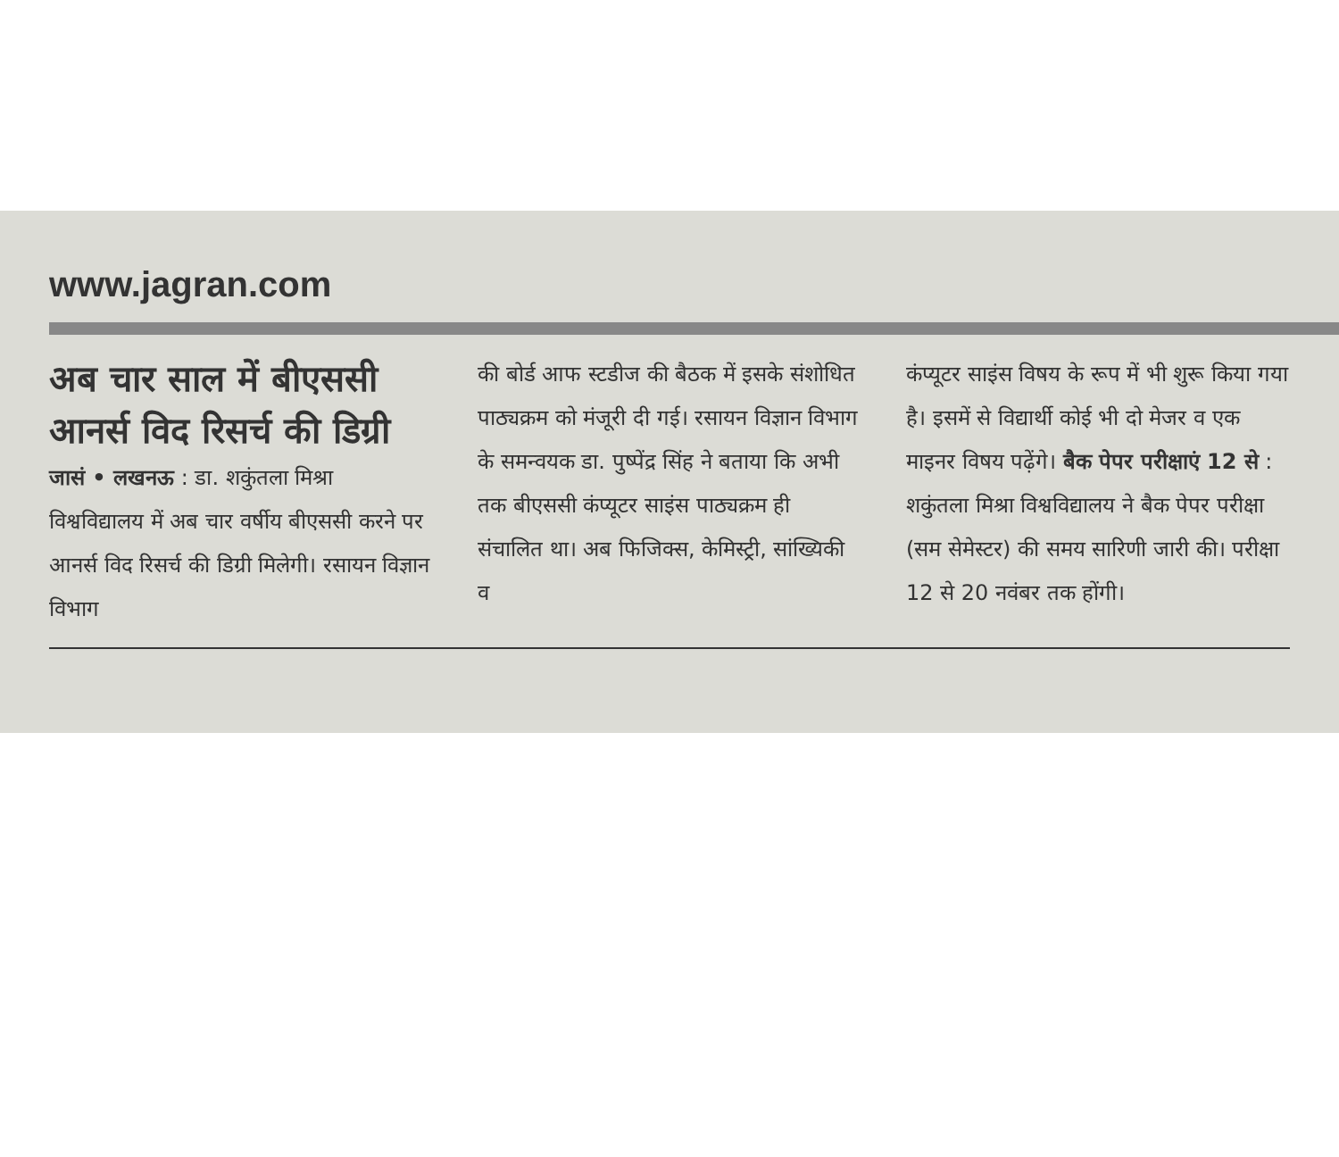www.jagran.com
अब चार साल में बीएससी आनर्स विद रिसर्च की डिग्री
जासं • लखनऊ : डा. शकुंतला मिश्रा विश्वविद्यालय में अब चार वर्षीय बीएससी करने पर आनर्स विद रिसर्च की डिग्री मिलेगी। रसायन विज्ञान विभाग
की बोर्ड आफ स्टडीज की बैठक में इसके संशोधित पाठ्यक्रम को मंजूरी दी गई। रसायन विज्ञान विभाग के समन्वयक डा. पुष्पेंद्र सिंह ने बताया कि अभी तक बीएससी कंप्यूटर साइंस पाठ्यक्रम ही संचालित था। अब फिजिक्स, केमिस्ट्री, सांख्यिकी व
कंप्यूटर साइंस विषय के रूप में भी शुरू किया गया है। इसमें से विद्यार्थी कोई भी दो मेजर व एक माइनर विषय पढ़ेंगे। बैक पेपर परीक्षाएं 12 से : शकुंतला मिश्रा विश्वविद्यालय ने बैक पेपर परीक्षा (सम सेमेस्टर) की समय सारिणी जारी की। परीक्षा 12 से 20 नवंबर तक होंगी।